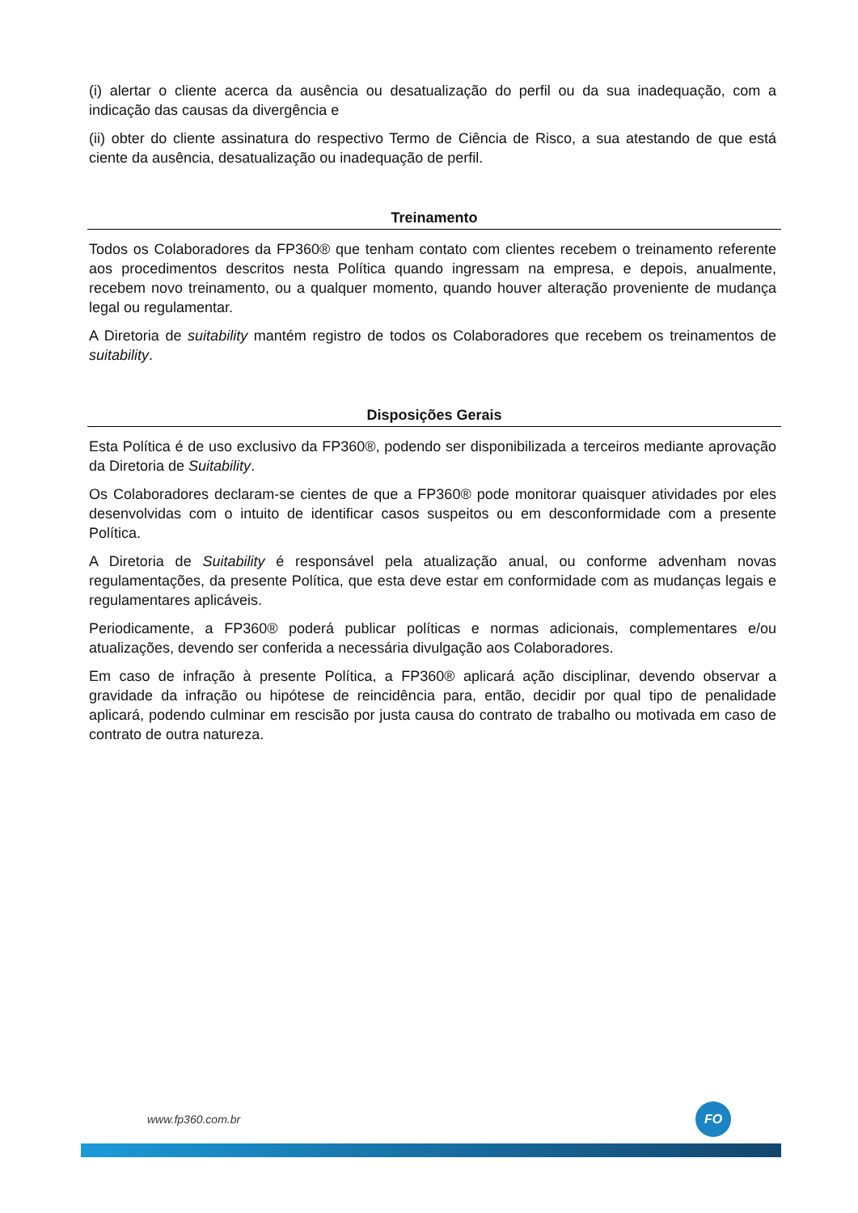(i) alertar o cliente acerca da ausência ou desatualização do perfil ou da sua inadequação, com a indicação das causas da divergência e
(ii) obter do cliente assinatura do respectivo Termo de Ciência de Risco, a sua atestando de que está ciente da ausência, desatualização ou inadequação de perfil.
Treinamento
Todos os Colaboradores da FP360® que tenham contato com clientes recebem o treinamento referente aos procedimentos descritos nesta Política quando ingressam na empresa, e depois, anualmente, recebem novo treinamento, ou a qualquer momento, quando houver alteração proveniente de mudança legal ou regulamentar.
A Diretoria de suitability mantém registro de todos os Colaboradores que recebem os treinamentos de suitability.
Disposições Gerais
Esta Política é de uso exclusivo da FP360®, podendo ser disponibilizada a terceiros mediante aprovação da Diretoria de Suitability.
Os Colaboradores declaram-se cientes de que a FP360® pode monitorar quaisquer atividades por eles desenvolvidas com o intuito de identificar casos suspeitos ou em desconformidade com a presente Política.
A Diretoria de Suitability é responsável pela atualização anual, ou conforme advenham novas regulamentações, da presente Política, que esta deve estar em conformidade com as mudanças legais e regulamentares aplicáveis.
Periodicamente, a FP360® poderá publicar políticas e normas adicionais, complementares e/ou atualizações, devendo ser conferida a necessária divulgação aos Colaboradores.
Em caso de infração à presente Política, a FP360® aplicará ação disciplinar, devendo observar a gravidade da infração ou hipótese de reincidência para, então, decidir por qual tipo de penalidade aplicará, podendo culminar em rescisão por justa causa do contrato de trabalho ou motivada em caso de contrato de outra natureza.
www.fp360.com.br
FO